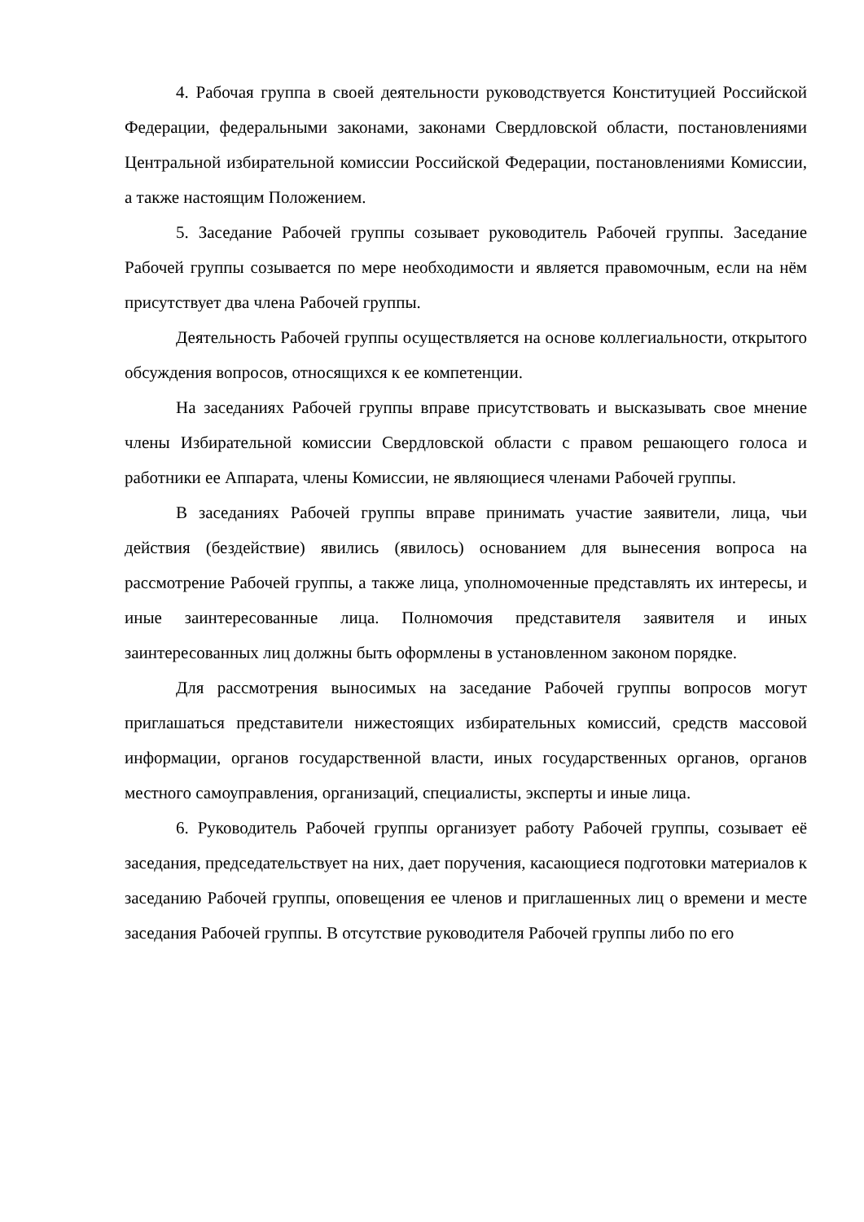4. Рабочая группа в своей деятельности руководствуется Конституцией Российской Федерации, федеральными законами, законами Свердловской области, постановлениями Центральной избирательной комиссии Российской Федерации, постановлениями Комиссии, а также настоящим Положением.
5. Заседание Рабочей группы созывает руководитель Рабочей группы. Заседание Рабочей группы созывается по мере необходимости и является правомочным, если на нём присутствует два члена Рабочей группы.
Деятельность Рабочей группы осуществляется на основе коллегиальности, открытого обсуждения вопросов, относящихся к ее компетенции.
На заседаниях Рабочей группы вправе присутствовать и высказывать свое мнение члены Избирательной комиссии Свердловской области с правом решающего голоса и работники ее Аппарата, члены Комиссии, не являющиеся членами Рабочей группы.
В заседаниях Рабочей группы вправе принимать участие заявители, лица, чьи действия (бездействие) явились (явилось) основанием для вынесения вопроса на рассмотрение Рабочей группы, а также лица, уполномоченные представлять их интересы, и иные заинтересованные лица. Полномочия представителя заявителя и иных заинтересованных лиц должны быть оформлены в установленном законом порядке.
Для рассмотрения выносимых на заседание Рабочей группы вопросов могут приглашаться представители нижестоящих избирательных комиссий, средств массовой информации, органов государственной власти, иных государственных органов, органов местного самоуправления, организаций, специалисты, эксперты и иные лица.
6. Руководитель Рабочей группы организует работу Рабочей группы, созывает её заседания, председательствует на них, дает поручения, касающиеся подготовки материалов к заседанию Рабочей группы, оповещения ее членов и приглашенных лиц о времени и месте заседания Рабочей группы. В отсутствие руководителя Рабочей группы либо по его